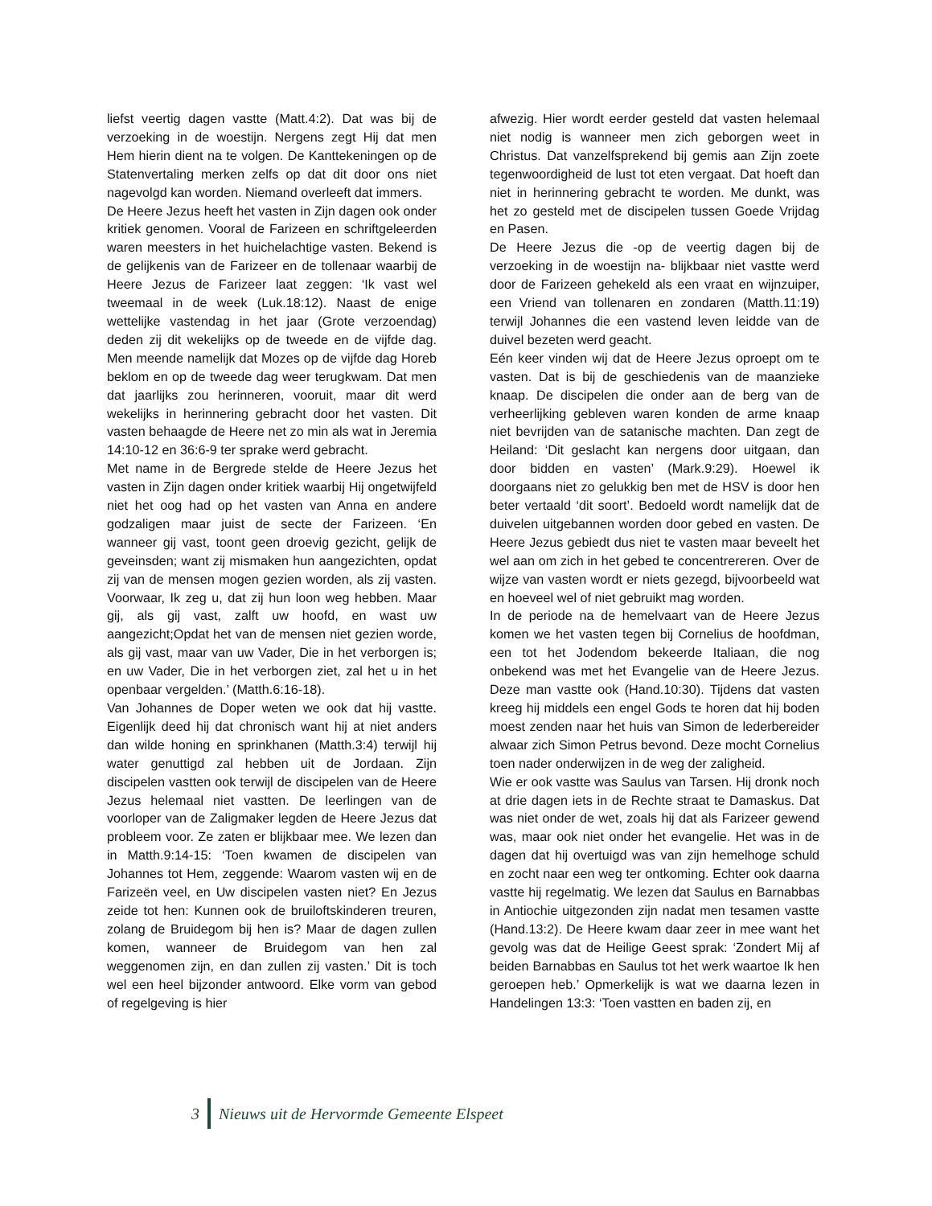liefst veertig dagen vastte (Matt.4:2). Dat was bij de verzoeking in de woestijn. Nergens zegt Hij dat men Hem hierin dient na te volgen. De Kanttekeningen op de Statenvertaling merken zelfs op dat dit door ons niet nagevolgd kan worden. Niemand overleeft dat immers.
De Heere Jezus heeft het vasten in Zijn dagen ook onder kritiek genomen. Vooral de Farizeen en schriftgeleerden waren meesters in het huichelachtige vasten. Bekend is de gelijkenis van de Farizeer en de tollenaar waarbij de Heere Jezus de Farizeer laat zeggen: ‘Ik vast wel tweemaal in de week (Luk.18:12). Naast de enige wettelijke vastendag in het jaar (Grote verzoendag) deden zij dit wekelijks op de tweede en de vijfde dag. Men meende namelijk dat Mozes op de vijfde dag Horeb beklom en op de tweede dag weer terugkwam. Dat men dat jaarlijks zou herinneren, vooruit, maar dit werd wekelijks in herinnering gebracht door het vasten. Dit vasten behaagde de Heere net zo min als wat in Jeremia 14:10-12 en 36:6-9 ter sprake werd gebracht.
Met name in de Bergrede stelde de Heere Jezus het vasten in Zijn dagen onder kritiek waarbij Hij ongetwijfeld niet het oog had op het vasten van Anna en andere godzaligen maar juist de secte der Farizeen. ‘En wanneer gij vast, toont geen droevig gezicht, gelijk de geveinsden; want zij mismaken hun aangezichten, opdat zij van de mensen mogen gezien worden, als zij vasten. Voorwaar, Ik zeg u, dat zij hun loon weg hebben. Maar gij, als gij vast, zalft uw hoofd, en wast uw aangezicht;Opdat het van de mensen niet gezien worde, als gij vast, maar van uw Vader, Die in het verborgen is; en uw Vader, Die in het verborgen ziet, zal het u in het openbaar vergelden.’ (Matth.6:16-18).
Van Johannes de Doper weten we ook dat hij vastte. Eigenlijk deed hij dat chronisch want hij at niet anders dan wilde honing en sprinkhanen (Matth.3:4) terwijl hij water genuttigd zal hebben uit de Jordaan. Zijn discipelen vastten ook terwijl de discipelen van de Heere Jezus helemaal niet vastten. De leerlingen van de voorloper van de Zaligmaker legden de Heere Jezus dat probleem voor. Ze zaten er blijkbaar mee. We lezen dan in Matth.9:14-15: ‘Toen kwamen de discipelen van Johannes tot Hem, zeggende: Waarom vasten wij en de Farizeën veel, en Uw discipelen vasten niet? En Jezus zeide tot hen: Kunnen ook de bruiloftskinderen treuren, zolang de Bruidegom bij hen is? Maar de dagen zullen komen, wanneer de Bruidegom van hen zal weggenomen zijn, en dan zullen zij vasten.’ Dit is toch wel een heel bijzonder antwoord. Elke vorm van gebod of regelgeving is hier
afwezig. Hier wordt eerder gesteld dat vasten helemaal niet nodig is wanneer men zich geborgen weet in Christus. Dat vanzelfsprekend bij gemis aan Zijn zoete tegenwoordigheid de lust tot eten vergaat. Dat hoeft dan niet in herinnering gebracht te worden. Me dunkt, was het zo gesteld met de discipelen tussen Goede Vrijdag en Pasen.
De Heere Jezus die -op de veertig dagen bij de verzoeking in de woestijn na- blijkbaar niet vastte werd door de Farizeen gehekeld als een vraat en wijnzuiper, een Vriend van tollenaren en zondaren (Matth.11:19) terwijl Johannes die een vastend leven leidde van de duivel bezeten werd geacht.
Eén keer vinden wij dat de Heere Jezus oproept om te vasten. Dat is bij de geschiedenis van de maanzieke knaap. De discipelen die onder aan de berg van de verheerlijking gebleven waren konden de arme knaap niet bevrijden van de satanische machten. Dan zegt de Heiland: ‘Dit geslacht kan nergens door uitgaan, dan door bidden en vasten’ (Mark.9:29). Hoewel ik doorgaans niet zo gelukkig ben met de HSV is door hen beter vertaald ‘dit soort’. Bedoeld wordt namelijk dat de duivelen uitgebannen worden door gebed en vasten. De Heere Jezus gebiedt dus niet te vasten maar beveelt het wel aan om zich in het gebed te concentrereren. Over de wijze van vasten wordt er niets gezegd, bijvoorbeeld wat en hoeveel wel of niet gebruikt mag worden.
In de periode na de hemelvaart van de Heere Jezus komen we het vasten tegen bij Cornelius de hoofdman, een tot het Jodendom bekeerde Italiaan, die nog onbekend was met het Evangelie van de Heere Jezus. Deze man vastte ook (Hand.10:30). Tijdens dat vasten kreeg hij middels een engel Gods te horen dat hij boden moest zenden naar het huis van Simon de lederbereider alwaar zich Simon Petrus bevond. Deze mocht Cornelius toen nader onderwijzen in de weg der zaligheid.
Wie er ook vastte was Saulus van Tarsen. Hij dronk noch at drie dagen iets in de Rechte straat te Damaskus. Dat was niet onder de wet, zoals hij dat als Farizeer gewend was, maar ook niet onder het evangelie. Het was in de dagen dat hij overtuigd was van zijn hemelhoge schuld en zocht naar een weg ter ontkoming. Echter ook daarna vastte hij regelmatig. We lezen dat Saulus en Barnabbas in Antiochie uitgezonden zijn nadat men tesamen vastte (Hand.13:2). De Heere kwam daar zeer in mee want het gevolg was dat de Heilige Geest sprak: ‘Zondert Mij af beiden Barnabbas en Saulus tot het werk waartoe Ik hen geroepen heb.’ Opmerkelijk is wat we daarna lezen in Handelingen 13:3: ‘Toen vastten en baden zij, en
3
Nieuws uit de Hervormde Gemeente Elspeet